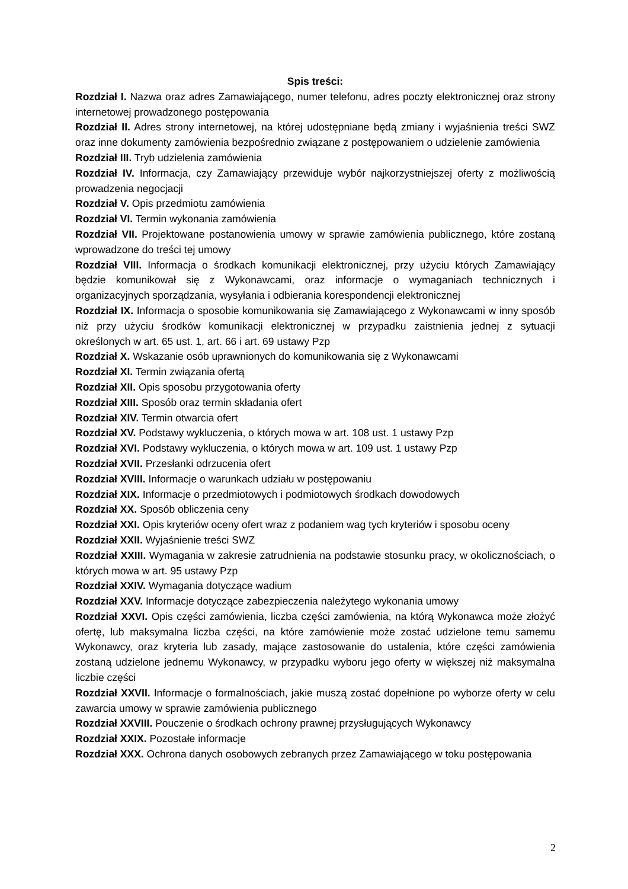Spis treści:
Rozdział I. Nazwa oraz adres Zamawiającego, numer telefonu, adres poczty elektronicznej oraz strony internetowej prowadzonego postępowania
Rozdział II. Adres strony internetowej, na której udostępniane będą zmiany i wyjaśnienia treści SWZ oraz inne dokumenty zamówienia bezpośrednio związane z postępowaniem o udzielenie zamówienia
Rozdział III. Tryb udzielenia zamówienia
Rozdział IV. Informacja, czy Zamawiający przewiduje wybór najkorzystniejszej oferty z możliwością prowadzenia negocjacji
Rozdział V. Opis przedmiotu zamówienia
Rozdział VI. Termin wykonania zamówienia
Rozdział VII. Projektowane postanowienia umowy w sprawie zamówienia publicznego, które zostaną wprowadzone do treści tej umowy
Rozdział VIII. Informacja o środkach komunikacji elektronicznej, przy użyciu których Zamawiający będzie komunikował się z Wykonawcami, oraz informacje o wymaganiach technicznych i organizacyjnych sporządzania, wysyłania i odbierania korespondencji elektronicznej
Rozdział IX. Informacja o sposobie komunikowania się Zamawiającego z Wykonawcami w inny sposób niż przy użyciu środków komunikacji elektronicznej w przypadku zaistnienia jednej z sytuacji określonych w art. 65 ust. 1, art. 66 i art. 69 ustawy Pzp
Rozdział X. Wskazanie osób uprawnionych do komunikowania się z Wykonawcami
Rozdział XI. Termin związania ofertą
Rozdział XII. Opis sposobu przygotowania oferty
Rozdział XIII. Sposób oraz termin składania ofert
Rozdział XIV. Termin otwarcia ofert
Rozdział XV. Podstawy wykluczenia, o których mowa w art. 108 ust. 1 ustawy Pzp
Rozdział XVI. Podstawy wykluczenia, o których mowa w art. 109 ust. 1 ustawy Pzp
Rozdział XVII. Przesłanki odrzucenia ofert
Rozdział XVIII. Informacje o warunkach udziału w postępowaniu
Rozdział XIX. Informacje o przedmiotowych i podmiotowych środkach dowodowych
Rozdział XX. Sposób obliczenia ceny
Rozdział XXI. Opis kryteriów oceny ofert wraz z podaniem wag tych kryteriów i sposobu oceny
Rozdział XXII. Wyjaśnienie treści SWZ
Rozdział XXIII. Wymagania w zakresie zatrudnienia na podstawie stosunku pracy, w okolicznościach, o których mowa w art. 95 ustawy Pzp
Rozdział XXIV. Wymagania dotyczące wadium
Rozdział XXV. Informacje dotyczące zabezpieczenia należytego wykonania umowy
Rozdział XXVI. Opis części zamówienia, liczba części zamówienia, na którą Wykonawca może złożyć ofertę, lub maksymalna liczba części, na które zamówienie może zostać udzielone temu samemu Wykonawcy, oraz kryteria lub zasady, mające zastosowanie do ustalenia, które części zamówienia zostaną udzielone jednemu Wykonawcy, w przypadku wyboru jego oferty w większej niż maksymalna liczbie części
Rozdział XXVII. Informacje o formalnościach, jakie muszą zostać dopełnione po wyborze oferty w celu zawarcia umowy w sprawie zamówienia publicznego
Rozdział XXVIII. Pouczenie o środkach ochrony prawnej przysługujących Wykonawcy
Rozdział XXIX. Pozostałe informacje
Rozdział XXX. Ochrona danych osobowych zebranych przez Zamawiającego w toku postępowania
2